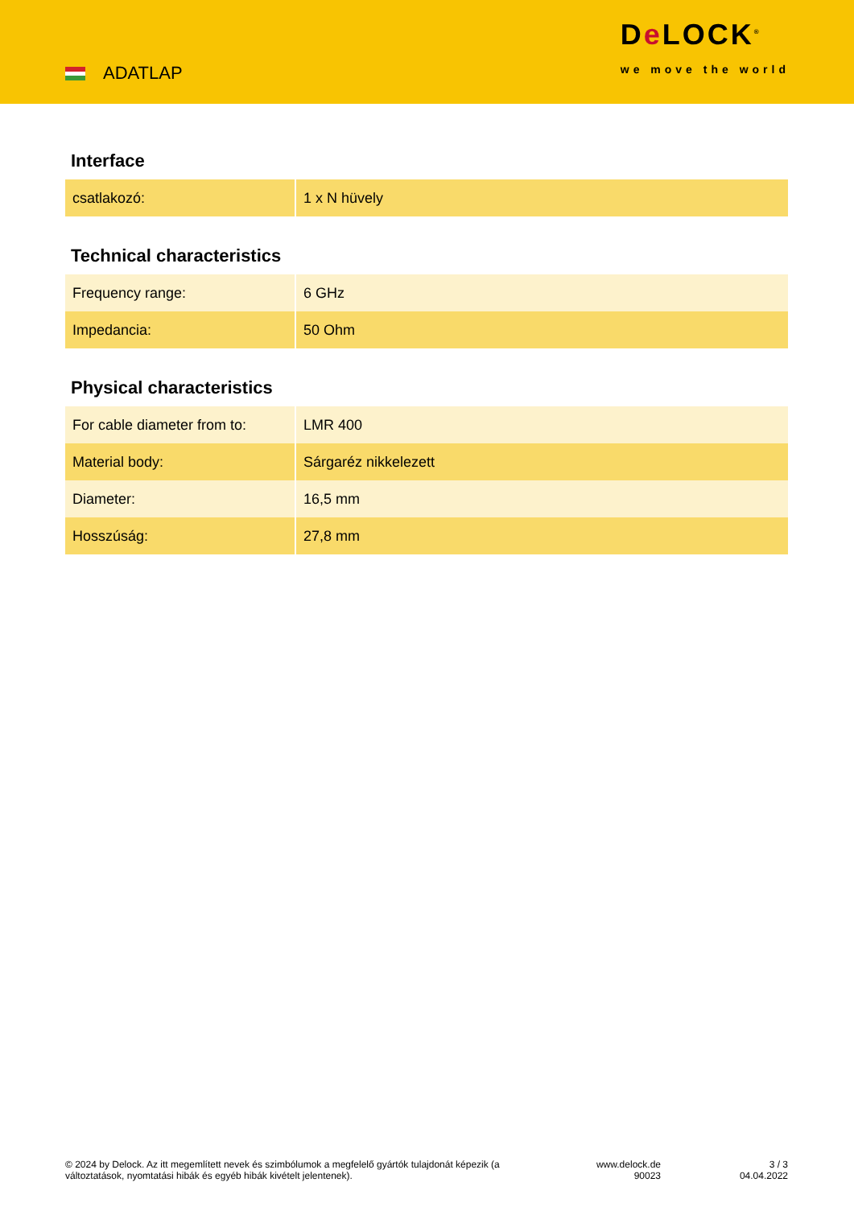ADATLAP
De LOCK<sup>®</sup>
we move the world
Interface
| csatlakozó: | 1 x N hüvely |
Technical characteristics
| Frequency range: | 6 GHz |
| Impedancia: | 50 Ohm |
Physical characteristics
| For cable diameter from to: | LMR 400 |
| Material body: | Sárgaréz nikkelezett |
| Diameter: | 16,5 mm |
| Hosszúság: | 27,8 mm |
© 2024 by Delock. Az itt megemlített nevek és szimbólumok a megfelelő gyártók tulajdonát képezik (a változtatások, nyomtatási hibák és egyéb hibák kivételt jelentenek).
www.delock.de
90023
3 / 3
04.04.2022